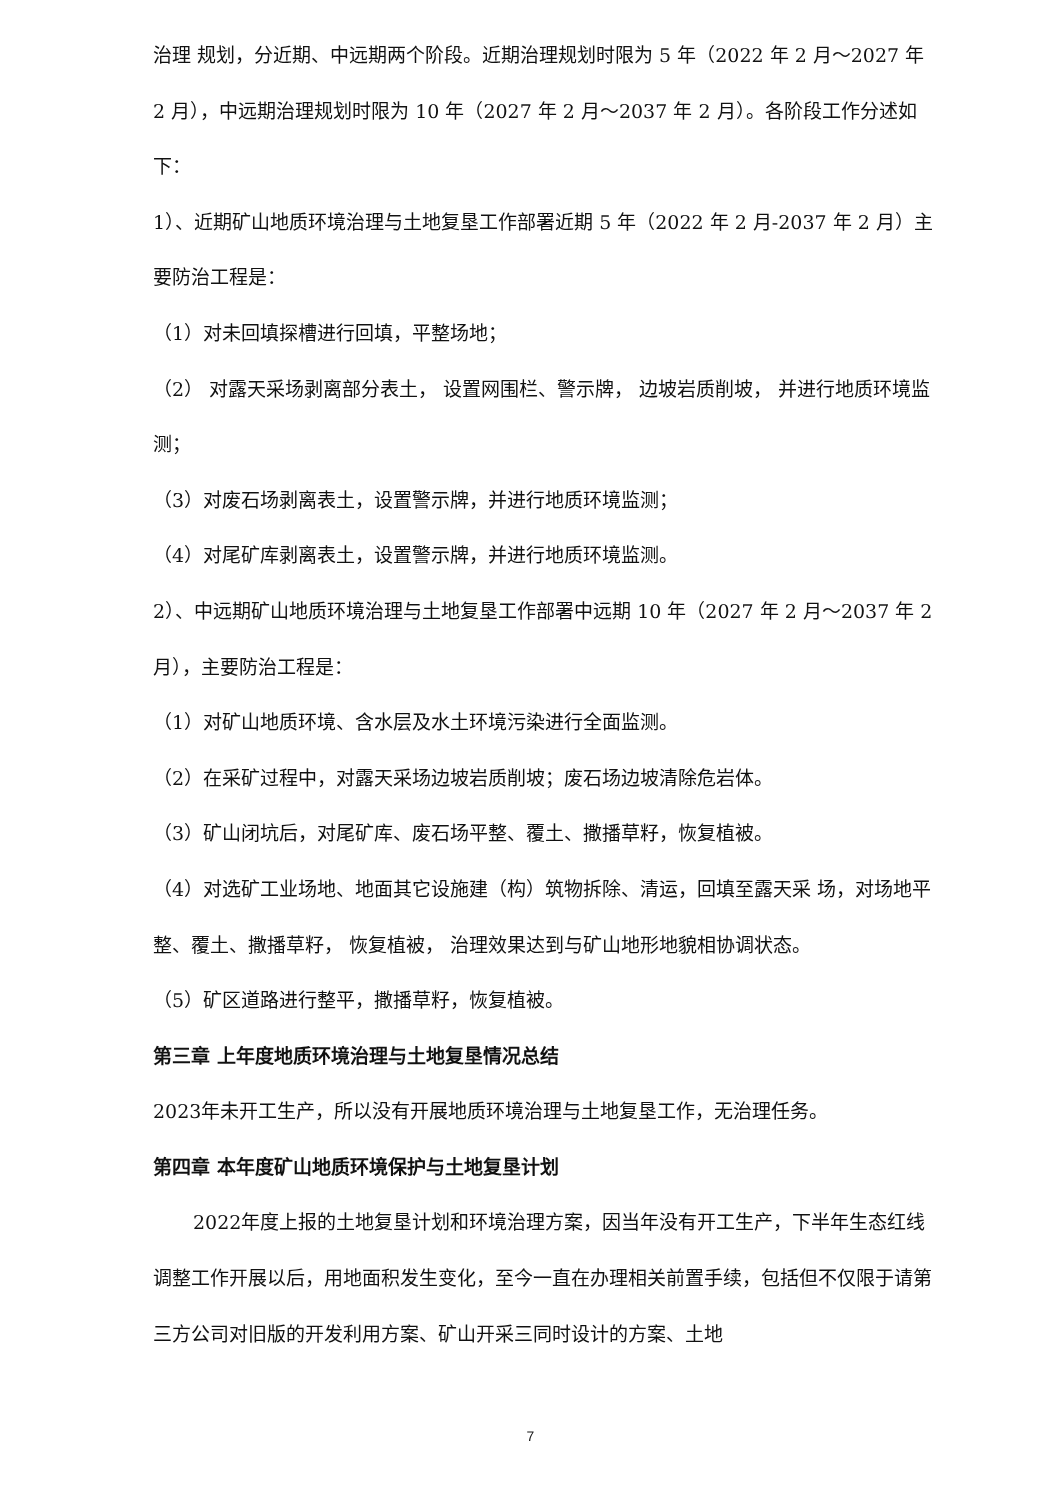治理 规划，分近期、中远期两个阶段。近期治理规划时限为 5 年（2022 年 2 月～2027 年 2 月），中远期治理规划时限为 10 年（2027 年 2 月～2037 年 2 月）。各阶段工作分述如下：
1）、近期矿山地质环境治理与土地复垦工作部署近期 5 年（2022 年 2 月-2037 年 2 月）主要防治工程是：
（1）对未回填探槽进行回填，平整场地；
（2） 对露天采场剥离部分表土， 设置网围栏、警示牌， 边坡岩质削坡， 并进行地质环境监测；
（3）对废石场剥离表土，设置警示牌，并进行地质环境监测；
（4）对尾矿库剥离表土，设置警示牌，并进行地质环境监测。
2）、中远期矿山地质环境治理与土地复垦工作部署中远期 10 年（2027 年 2 月～2037 年 2 月），主要防治工程是：
（1）对矿山地质环境、含水层及水土环境污染进行全面监测。
（2）在采矿过程中，对露天采场边坡岩质削坡；废石场边坡清除危岩体。
（3）矿山闭坑后，对尾矿库、废石场平整、覆土、撒播草籽，恢复植被。
（4）对选矿工业场地、地面其它设施建（构）筑物拆除、清运，回填至露天采 场，对场地平整、覆土、撒播草籽， 恢复植被， 治理效果达到与矿山地形地貌相协调状态。
（5）矿区道路进行整平，撒播草籽，恢复植被。
第三章 上年度地质环境治理与土地复垦情况总结
2023年未开工生产，所以没有开展地质环境治理与土地复垦工作，无治理任务。
第四章 本年度矿山地质环境保护与土地复垦计划
2022年度上报的土地复垦计划和环境治理方案，因当年没有开工生产，下半年生态红线调整工作开展以后，用地面积发生变化，至今一直在办理相关前置手续，包括但不仅限于请第三方公司对旧版的开发利用方案、矿山开采三同时设计的方案、土地
7